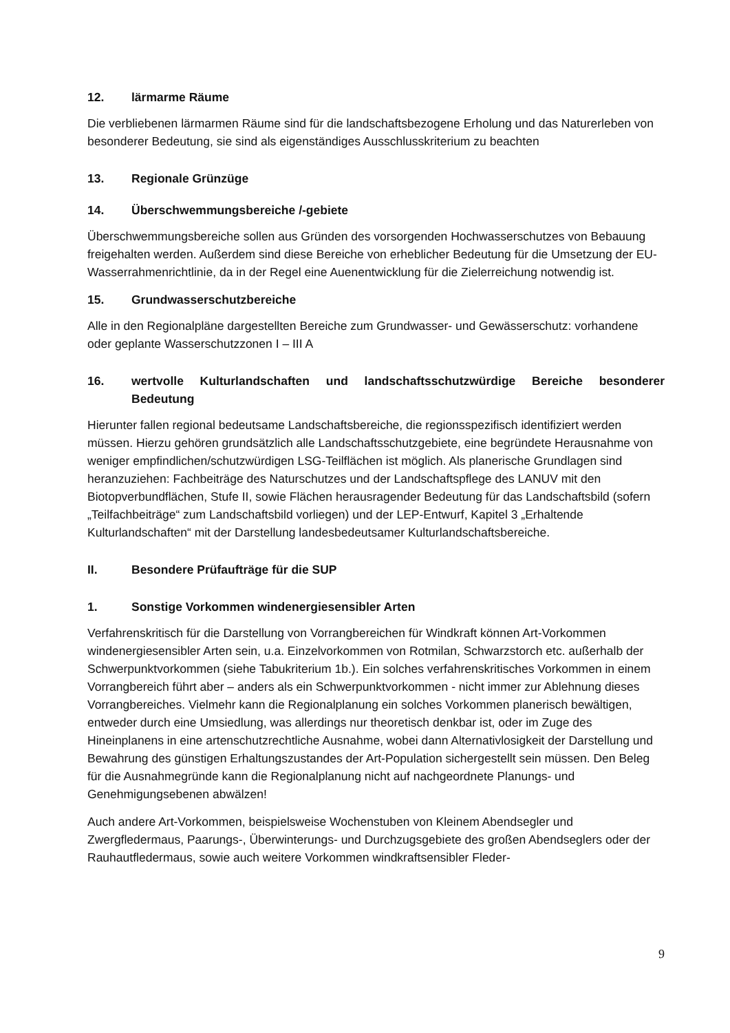12. lärmarme Räume
Die verbliebenen lärmarmen Räume sind für die landschaftsbezogene Erholung und das Naturerleben von besonderer Bedeutung, sie sind als eigenständiges Ausschlusskriterium zu beachten
13. Regionale Grünzüge
14. Überschwemmungsbereiche /-gebiete
Überschwemmungsbereiche sollen aus Gründen des vorsorgenden Hochwasserschutzes von Bebauung freigehalten werden. Außerdem sind diese Bereiche von erheblicher Bedeutung für die Umsetzung der EU-Wasserrahmenrichtlinie, da in der Regel eine Auenentwicklung für die Zielerreichung notwendig ist.
15. Grundwasserschutzbereiche
Alle in den Regionalpläne dargestellten Bereiche zum Grundwasser- und Gewässerschutz: vorhandene oder geplante Wasserschutzzonen I – III A
16. wertvolle Kulturlandschaften und landschaftsschutzwürdige Bereiche besonderer Bedeutung
Hierunter fallen regional bedeutsame Landschaftsbereiche, die regionsspezifisch identifiziert werden müssen. Hierzu gehören grundsätzlich alle Landschaftsschutzgebiete, eine begründete Herausnahme von weniger empfindlichen/schutzwürdigen LSG-Teilflächen ist möglich. Als planerische Grundlagen sind heranzuziehen: Fachbeiträge des Naturschutzes und der Landschaftspflege des LANUV mit den Biotopverbundflächen, Stufe II, sowie Flächen herausragender Bedeutung für das Landschaftsbild (sofern „Teilfachbeiträge“ zum Landschaftsbild vorliegen) und der LEP-Entwurf, Kapitel 3 „Erhaltende Kulturlandschaften“ mit der Darstellung landesbedeutsamer Kulturlandschaftsbereiche.
II. Besondere Prüfaufträge für die SUP
1. Sonstige Vorkommen windenergiesensibler Arten
Verfahrenskritisch für die Darstellung von Vorrangbereichen für Windkraft können Art-Vorkommen windenergiesensibler Arten sein, u.a. Einzelvorkommen von Rotmilan, Schwarzstorch etc. außerhalb der Schwerpunktvorkommen (siehe Tabukriterium 1b.). Ein solches verfahrenskritisches Vorkommen in einem Vorrangbereich führt aber – anders als ein Schwerpunktvorkommen - nicht immer zur Ablehnung dieses Vorrangbereiches. Vielmehr kann die Regionalplanung ein solches Vorkommen planerisch bewältigen, entweder durch eine Umsiedlung, was allerdings nur theoretisch denkbar ist, oder im Zuge des Hineinplanens in eine artenschutzrechtliche Ausnahme, wobei dann Alternativlosigkeit der Darstellung und Bewahrung des günstigen Erhaltungszustandes der Art-Population sichergestellt sein müssen. Den Beleg für die Ausnahmegründe kann die Regionalplanung nicht auf nachgeordnete Planungs- und Genehmigungsebenen abwälzen!
Auch andere Art-Vorkommen, beispielsweise Wochenstuben von Kleinem Abendsegler und Zwergfledermaus, Paarungs-, Überwinterungs- und Durchzugsgebiete des großen Abendseglers oder der Rauhautfledermaus, sowie auch weitere Vorkommen windkraftsensibler Fleder-
9